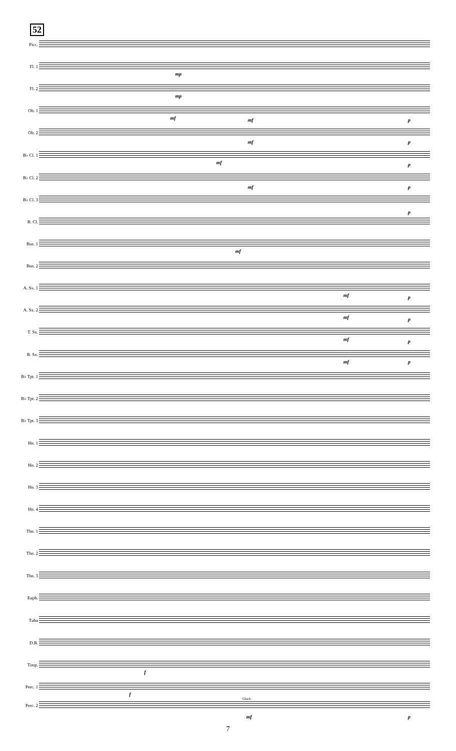52
Picc.
Fl. 1
mp
Fl. 2
mp
Ob. 1
mf mf p
Ob. 2
mf p
B♭ Cl. 1
mf p
B♭ Cl. 2
mf p
B♭ Cl. 3
p
B. Cl.
Bsn. 1
mf
Bsn. 2
A. Sx. 1
mf p
A. Sx. 2
mf p
T. Sx.
mf p
B. Sx.
mf p
B♭ Tpt. 1
B♭ Tpt. 2
B♭ Tpt. 3
Hn. 1
Hn. 2
Hn. 3
Hn. 4
Tbn. 1
Tbn. 2
Tbn. 3
Euph.
Tuba
D.B.
Timp.
f
Perc. 1
f
Perc. 2
Glock.
mf p
7